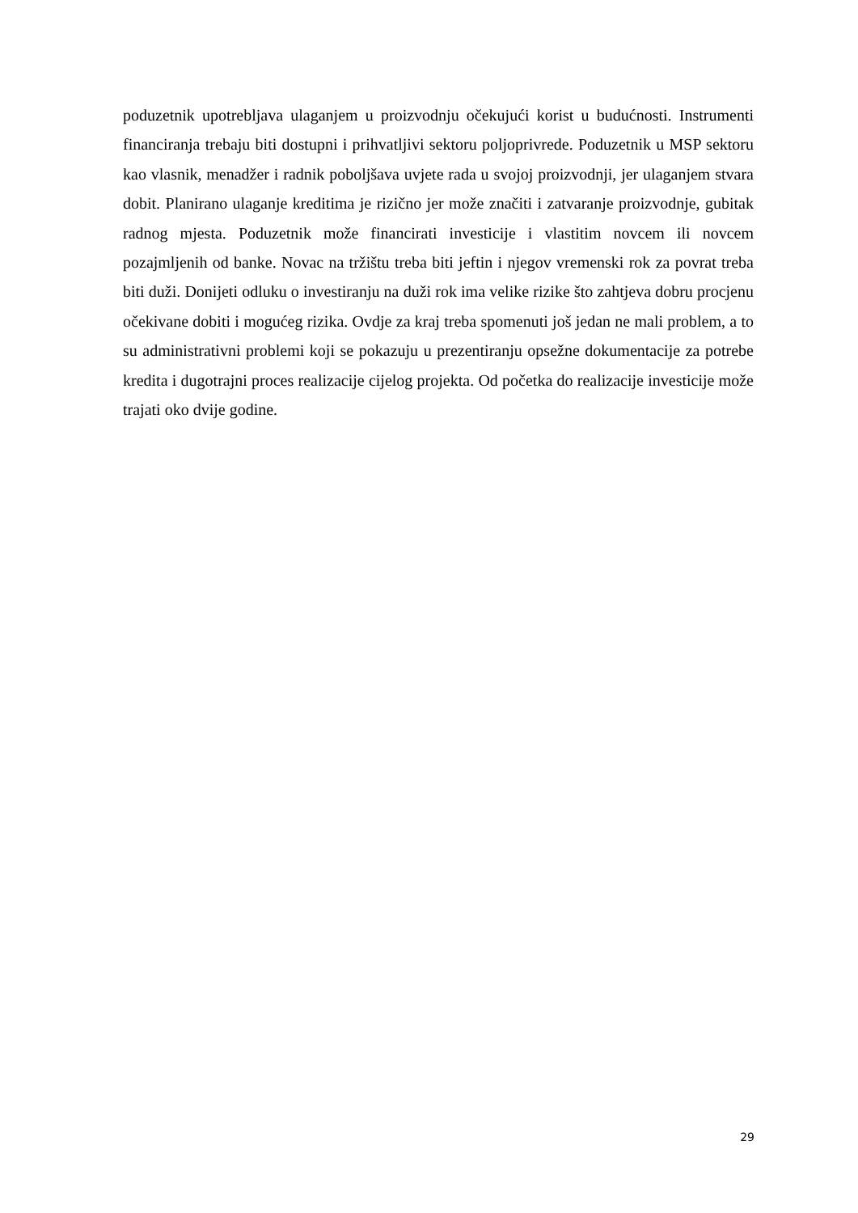poduzetnik upotrebljava ulaganjem u proizvodnju očekujući korist u budućnosti. Instrumenti financiranja trebaju biti dostupni i prihvatljivi sektoru poljoprivrede. Poduzetnik u MSP sektoru kao vlasnik, menadžer i radnik poboljšava uvjete rada u svojoj proizvodnji, jer ulaganjem stvara dobit. Planirano ulaganje kreditima je rizično jer može značiti i zatvaranje proizvodnje, gubitak radnog mjesta. Poduzetnik može financirati investicije i vlastitim novcem ili novcem pozajmljenih od banke. Novac na tržištu treba biti jeftin i njegov vremenski rok za povrat treba biti duži. Donijeti odluku o investiranju na duži rok ima velike rizike što zahtjeva dobru procjenu očekivane dobiti i mogućeg rizika. Ovdje za kraj treba spomenuti još jedan ne mali problem, a to su administrativni problemi koji se pokazuju u prezentiranju opsežne dokumentacije za potrebe kredita i dugotrajni proces realizacije cijelog projekta. Od početka do realizacije investicije može trajati oko dvije godine.
29